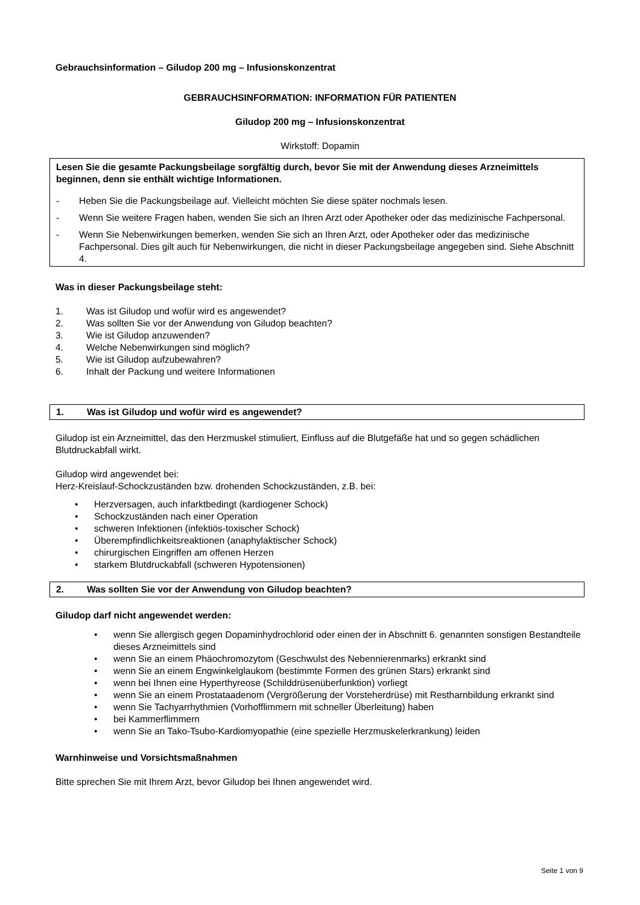Gebrauchsinformation – Giludop 200 mg – Infusionskonzentrat
GEBRAUCHSINFORMATION: INFORMATION FÜR PATIENTEN
Giludop 200 mg – Infusionskonzentrat
Wirkstoff: Dopamin
Lesen Sie die gesamte Packungsbeilage sorgfältig durch, bevor Sie mit der Anwendung dieses Arzneimittels beginnen, denn sie enthält wichtige Informationen.
- Heben Sie die Packungsbeilage auf. Vielleicht möchten Sie diese später nochmals lesen.
- Wenn Sie weitere Fragen haben, wenden Sie sich an Ihren Arzt oder Apotheker oder das medizinische Fachpersonal.
- Wenn Sie Nebenwirkungen bemerken, wenden Sie sich an Ihren Arzt, oder Apotheker oder das medizinische Fachpersonal. Dies gilt auch für Nebenwirkungen, die nicht in dieser Packungsbeilage angegeben sind. Siehe Abschnitt 4.
Was in dieser Packungsbeilage steht:
1. Was ist Giludop und wofür wird es angewendet?
2. Was sollten Sie vor der Anwendung von Giludop beachten?
3. Wie ist Giludop anzuwenden?
4. Welche Nebenwirkungen sind möglich?
5. Wie ist Giludop aufzubewahren?
6. Inhalt der Packung und weitere Informationen
1. Was ist Giludop und wofür wird es angewendet?
Giludop ist ein Arzneimittel, das den Herzmuskel stimuliert, Einfluss auf die Blutgefäße hat und so gegen schädlichen Blutdruckabfall wirkt.
Giludop wird angewendet bei:
Herz-Kreislauf-Schockzuständen bzw. drohenden Schockzuständen, z.B. bei:
• Herzversagen, auch infarktbedingt (kardiogener Schock)
• Schockzuständen nach einer Operation
• schweren Infektionen (infektiös-toxischer Schock)
• Überempfindlichkeitsreaktionen (anaphylaktischer Schock)
• chirurgischen Eingriffen am offenen Herzen
• starkem Blutdruckabfall (schweren Hypotensionen)
2. Was sollten Sie vor der Anwendung von Giludop beachten?
Giludop darf nicht angewendet werden:
• wenn Sie allergisch gegen Dopaminhydrochlorid oder einen der in Abschnitt 6. genannten sonstigen Bestandteile dieses Arzneimittels sind
• wenn Sie an einem Phäochromozytom (Geschwulst des Nebennierenmarks) erkrankt sind
• wenn Sie an einem Engwinkelglaukom (bestimmte Formen des grünen Stars) erkrankt sind
• wenn bei Ihnen eine Hyperthyreose (Schilddrüsenüberfunktion) vorliegt
• wenn Sie an einem Prostataadenom (Vergrößerung der Vorsteherdrüse) mit Restharnbildung erkrankt sind
• wenn Sie Tachyarrhythmien (Vorhofflimmern mit schneller Überleitung) haben
• bei Kammerflimmern
• wenn Sie an Tako-Tsubo-Kardiomyopathie (eine spezielle Herzmuskelerkrankung) leiden
Warnhinweise und Vorsichtsmaßnahmen
Bitte sprechen Sie mit Ihrem Arzt, bevor Giludop bei Ihnen angewendet wird.
Seite 1 von 9